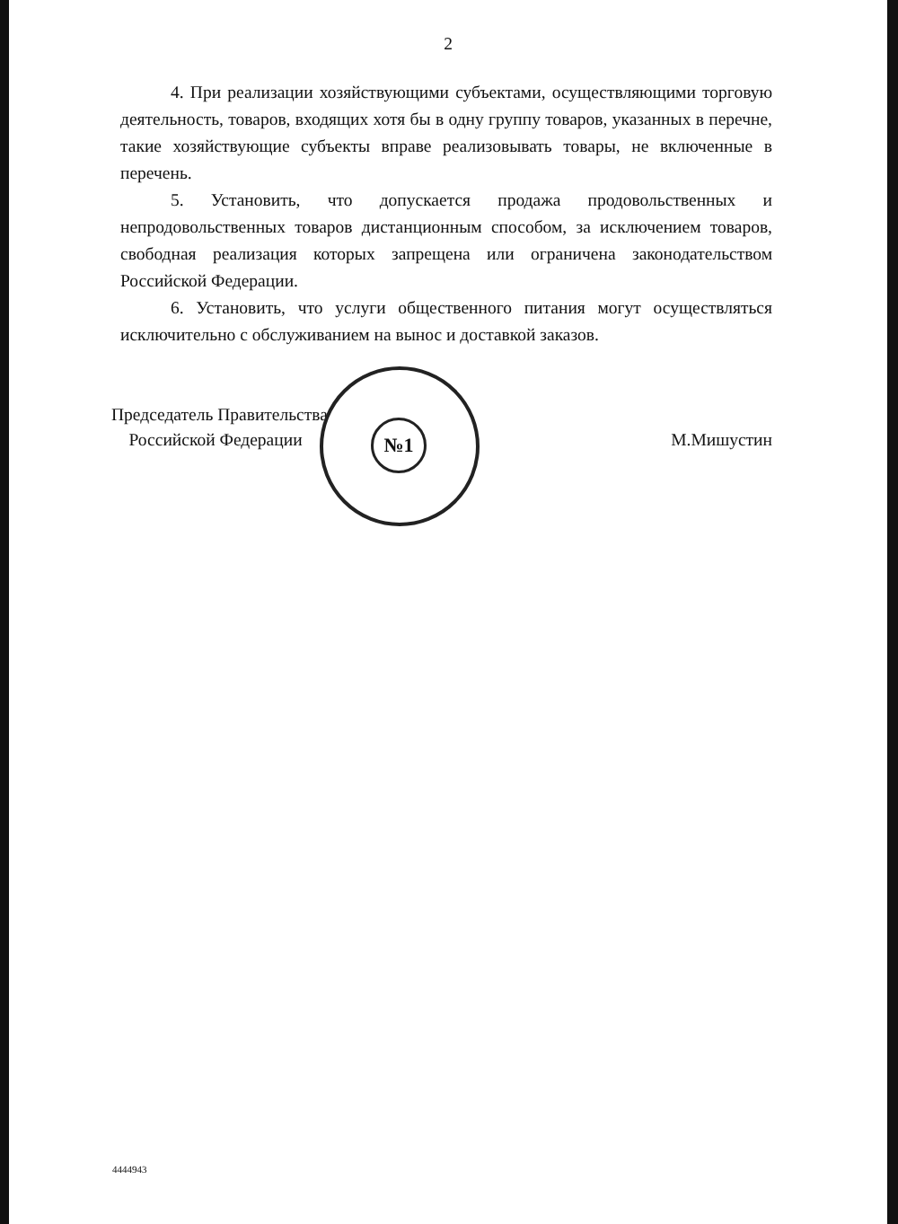2
4. При реализации хозяйствующими субъектами, осуществляющими торговую деятельность, товаров, входящих хотя бы в одну группу товаров, указанных в перечне, такие хозяйствующие субъекты вправе реализовывать товары, не включенные в перечень.
5. Установить, что допускается продажа продовольственных и непродовольственных товаров дистанционным способом, за исключением товаров, свободная реализация которых запрещена или ограничена законодательством Российской Федерации.
6. Установить, что услуги общественного питания могут осуществляться исключительно с обслуживанием на вынос и доставкой заказов.
№1
Председатель Правительства
Российской Федерации
М.Мишустин
4444943